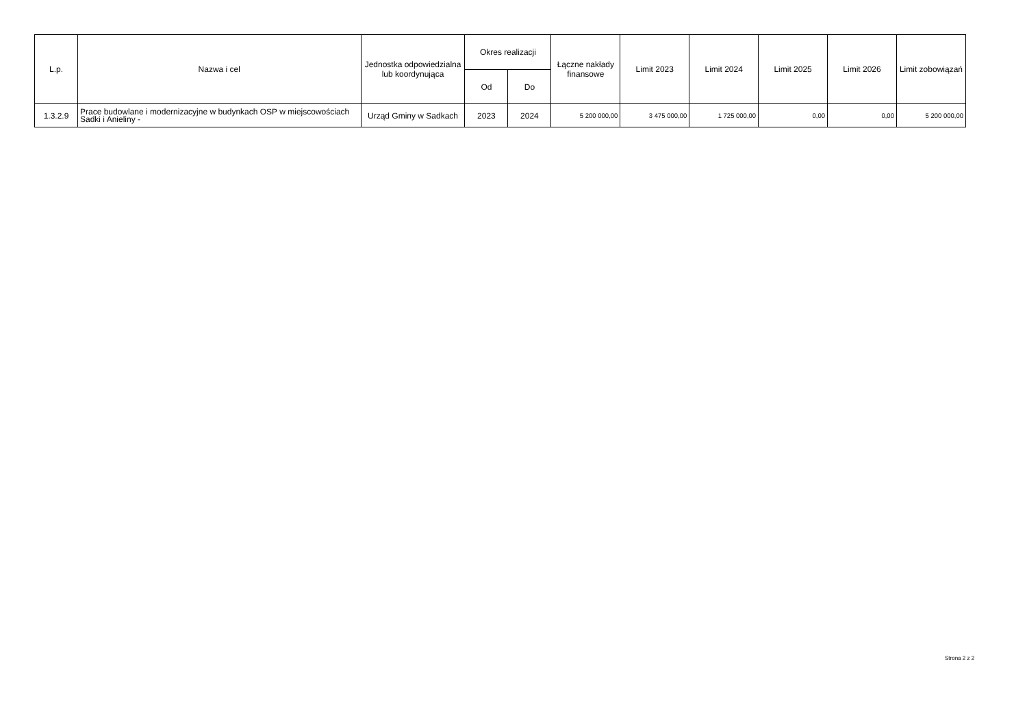| L.p. | Nazwa i cel | Jednostka odpowiedzialna lub koordynująca | Okres realizacji | | Łączne nakłady finansowe | Limit 2023 | Limit 2024 | Limit 2025 | Limit 2026 | Limit zobowiązań |
| --- | --- | --- | --- | --- | --- | --- | --- | --- | --- | --- |
| | | | Od | Do | | | | | | |
| 1.3.2.9 | Prace budowlane i modernizacyjne w budynkach OSP w miejscowościach Sadki i Anieliny - | Urząd Gminy w Sadkach | 2023 | 2024 | 5 200 000,00 | 3 475 000,00 | 1 725 000,00 | 0,00 | 0,00 | 5 200 000,00 |
Strona 2 z 2